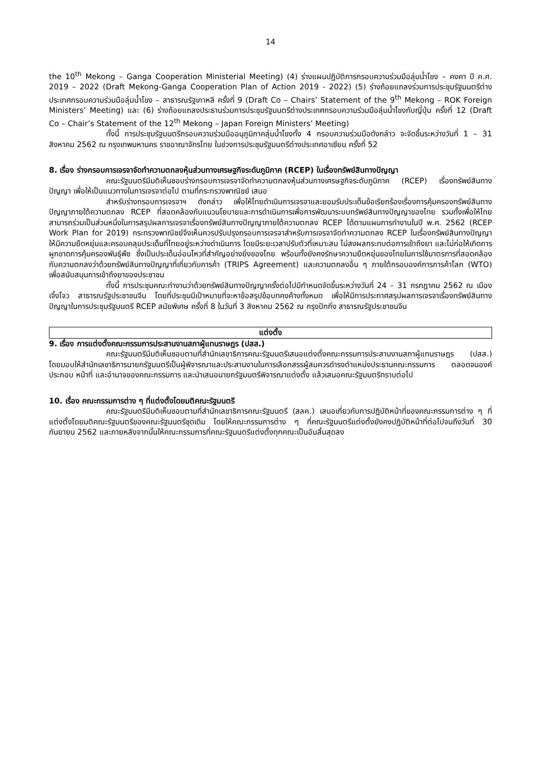14
the 10<sup>th</sup> Mekong – Ganga Cooperation Ministerial Meeting) (4) ร่างแผนปฏิบัติการกรอบความร่วมมือลุ่มน้ำโขง – คงคา ปี ค.ศ. 2019 – 2022 (Draft Mekong-Ganga Cooperation Plan of Action 2019 - 2022) (5) ร่างถ้อยแถลงร่วมการประชุมรัฐมนตรีต่างประเทศกรอบความร่วมมือลุ่มน้ำโขง – สาธารณรัฐเกาหลี ครั้งที่ 9 (Draft Co – Chairs’ Statement of the 9<sup>th</sup> Mekong – ROK Foreign Ministers’ Meeting) และ (6) ร่างถ้อยแถลงประธานร่วมการประชุมรัฐมนตรีต่างประเทศกรอบความร่วมมือลุ่มน้ำโขงกับญี่ปุ่น ครั้งที่ 12 (Draft Co – Chair’s Statement of the 12<sup>th</sup> Mekong – Japan Foreign Ministers’ Meeting)
ทั้งนี้ การประชุมรัฐมนตรีกรอบความร่วมมืออนุภูมิภาคลุ่มน้ำโขงทั้ง 4 กรอบความร่วมมือดังกล่าว จะจัดขึ้นระหว่างวันที่ 1 – 31 สิงหาคม 2562 ณ กรุงเทพมหานคร ราชอาณาจักรไทย ในช่วงการประชุมรัฐมนตรีต่างประเทศอาเซียน ครั้งที่ 52
8. เรื่อง ร่างกรอบการเจรจาจัดทำความตกลงหุ้นส่วนทางเศรษฐกิจระดับภูมิภาค (RCEP) ในเรื่องทรัพย์สินทางปัญญา
คณะรัฐมนตรีมีมติเห็นชอบร่างกรอบการเจรจาจัดทำความตกลงหุ้นส่วนทางเศรษฐกิจระดับภูมิภาค (RCEP) เรื่องทรัพย์สินทางปัญญา เพื่อให้เป็นแนวทางในการเจรจาต่อไป ตามที่กระทรวงพาณิชย์ เสนอ
สำหรับร่างกรอบการเจรจาฯ ดังกล่าว เพื่อให้ไทยดำเนินการเจรจาและยอมรับประเด็นข้อเรียกร้องเรื่องการคุ้มครองทรัพย์สินทางปัญญาภายใต้ความตกลง RCEP ที่สอดคล้องกับแนวนโยบายและการดำเนินการเพื่อการพัฒนาระบบทรัพย์สินทางปัญญาของไทย รวมทั้งเพื่อให้ไทยสามารถร่วมเป็นส่วนหนึ่งในการสรุปผลการเจรจาเรื่องทรัพย์สินทางปัญญาภายใต้ความตกลง RCEP ได้ตามแผนการทำงานในปี พ.ศ. 2562 (RCEP Work Plan for 2019) กระทรวงพาณิชย์จึงเห็นควรปรับปรุงกรอบการเจรจาสำหรับการเจรจาจัดทำความตกลง RCEP ในเรื่องทรัพย์สินทางปัญญา ให้มีความยืดหยุ่นและครอบคลุมประเด็นที่ไทยอยู่ระหว่างดำเนินการ โดยมีระยะเวลาปรับตัวที่เหมาะสม ไม่สงผลกระทบต่อการเข้าถึงยา และไม่ก่อให้เกิดการผูกขาดการคุ้มครองพันธุ์พืช ซึ่งเป็นประเด็นอ่อนไหวที่สำคัญอย่างยิ่งของไทย พร้อมทั้งยังคงรักษาความยืดหยุ่นของไทยในการใช้มาตรการที่สอดคล้องกับความตกลงว่าด้วยทรัพย์สินทางปัญญาที่เกี่ยวกับการค้า (TRIPS Agreement) และความตกลงอื่น ๆ ภายใต้กรอบองค์การการค้าโลก (WTO) เพื่อสนับสนุนการเข้าถึงยาของประชาชน
ทั้งนี้ การประชุมคณะทำงานว่าด้วยทรัพย์สินทางปัญญาครั้งต่อไปมีกำหนดจัดขึ้นระหว่างวันที่ 24 – 31 กรกฎาคม 2562 ณ เมืองเจิ้งโจว สาธารณรัฐประชาชนจีน โดยที่ประชุมมีเป้าหมายที่จะหาข้อสรุปข้อบทคงค้างทั้งหมด เพื่อให้มีการประกาศสรุปผลการเจรจาเรื่องทรัพย์สินทางปัญญาในการประชุมรัฐมนตรี RCEP สมัยพิเศษ ครั้งที่ 8 ในวันที่ 3 สิงหาคม 2562 ณ กรุงปักกิ่ง สาธารณรัฐประชาชนจีน
แต่งตั้ง
9. เรื่อง การแต่งตั้งคณะกรรมการประสานงานสภาผู้แทนราษฎร (ปสส.)
คณะรัฐมนตรีมีมติเห็นชอบตามที่สำนักเลขาธิการคณะรัฐมนตรีเสนอแต่งตั้งคณะกรรมการประสานงานสภาผู้แทนราษฎร (ปสส.) โดยมอบให้สำนักเลขาธิการนายกรัฐมนตรีเป็นผู้พิจารณาและประสานงานในการเลือกสรรผู้สมควรดำรงตำแหน่งประธานคณะกรรมการ ตลอดจนองค์ประกอบ หน้าที่ และอำนาจของคณะกรรมการ และนำเสนอนายกรัฐมนตรีพิจารณาแต่งตั้ง แล้วเสนอคณะรัฐมนตรีทราบต่อไป
10. เรื่อง คณะกรรมการต่าง ๆ ที่แต่งตั้งโดยมติคณะรัฐมนตรี
คณะรัฐมนตรีมีมติเห็นชอบตามที่สำนักเลขาธิการคณะรัฐมนตรี (สลค.) เสนอเกี่ยวกับการปฏิบัติหน้าที่ของคณะกรรมการต่าง ๆ ที่แต่งตั้งโดยมติคณะรัฐมนตรีของคณะรัฐมนตรีชุดเดิม โดยให้คณะกรรมการต่าง ๆ ที่คณะรัฐมนตรีแต่งตั้งยังคงปฏิบัติหน้าที่ต่อไปจนถึงวันที่ 30 กันยายน 2562 และภายหลังจากนั้นให้คณะกรรมการที่คณะรัฐมนตรีแต่งตั้งทุกคณะเป็นอันสิ้นสุดลง